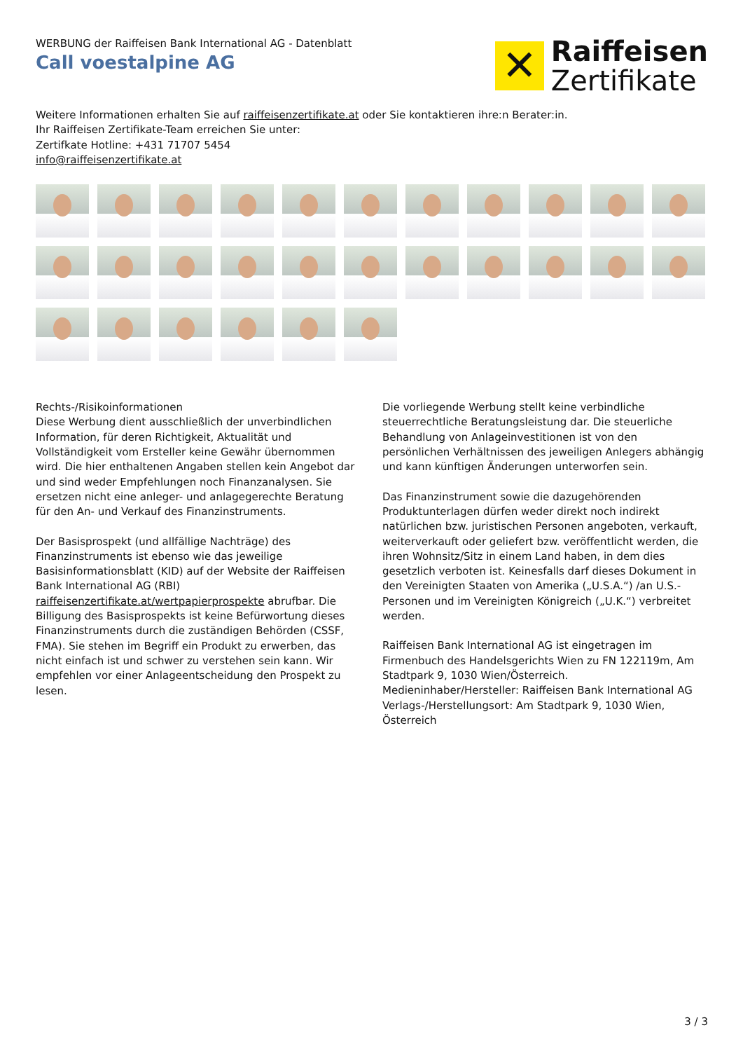WERBUNG der Raiffeisen Bank International AG - Datenblatt
Call voestalpine AG
✕
Raiffeisen
Zertifikate
Weitere Informationen erhalten Sie auf raiffeisenzertifikate.at oder Sie kontaktieren ihre:n Berater:in.
Ihr Raiffeisen Zertifikate-Team erreichen Sie unter:
Zertifkate Hotline: +431 71707 5454
info@raiffeisenzertifikate.at
Rechts-/Risikoinformationen
Diese Werbung dient ausschließlich der unverbindlichen Information, für deren Richtigkeit, Aktualität und Vollständigkeit vom Ersteller keine Gewähr übernommen wird. Die hier enthaltenen Angaben stellen kein Angebot dar und sind weder Empfehlungen noch Finanzanalysen. Sie ersetzen nicht eine anleger- und anlagegerechte Beratung für den An- und Verkauf des Finanzinstruments.
Der Basisprospekt (und allfällige Nachträge) des Finanzinstruments ist ebenso wie das jeweilige Basisinformationsblatt (KID) auf der Website der Raiffeisen Bank International AG (RBI) raiffeisenzertifikate.at/wertpapierprospekte abrufbar. Die Billigung des Basisprospekts ist keine Befürwortung dieses Finanzinstruments durch die zuständigen Behörden (CSSF, FMA). Sie stehen im Begriff ein Produkt zu erwerben, das nicht einfach ist und schwer zu verstehen sein kann. Wir empfehlen vor einer Anlageentscheidung den Prospekt zu lesen.
Die vorliegende Werbung stellt keine verbindliche steuerrechtliche Beratungsleistung dar. Die steuerliche Behandlung von Anlageinvestitionen ist von den persönlichen Verhältnissen des jeweiligen Anlegers abhängig und kann künftigen Änderungen unterworfen sein.
Das Finanzinstrument sowie die dazugehörenden Produktunterlagen dürfen weder direkt noch indirekt natürlichen bzw. juristischen Personen angeboten, verkauft, weiterverkauft oder geliefert bzw. veröffentlicht werden, die ihren Wohnsitz/Sitz in einem Land haben, in dem dies gesetzlich verboten ist. Keinesfalls darf dieses Dokument in den Vereinigten Staaten von Amerika („U.S.A.“) /an U.S.-Personen und im Vereinigten Königreich („U.K.“) verbreitet werden.
Raiffeisen Bank International AG ist eingetragen im Firmenbuch des Handelsgerichts Wien zu FN 122119m, Am Stadtpark 9, 1030 Wien/Österreich.
Medieninhaber/Hersteller: Raiffeisen Bank International AG
Verlags-/Herstellungsort: Am Stadtpark 9, 1030 Wien, Österreich
3 / 3